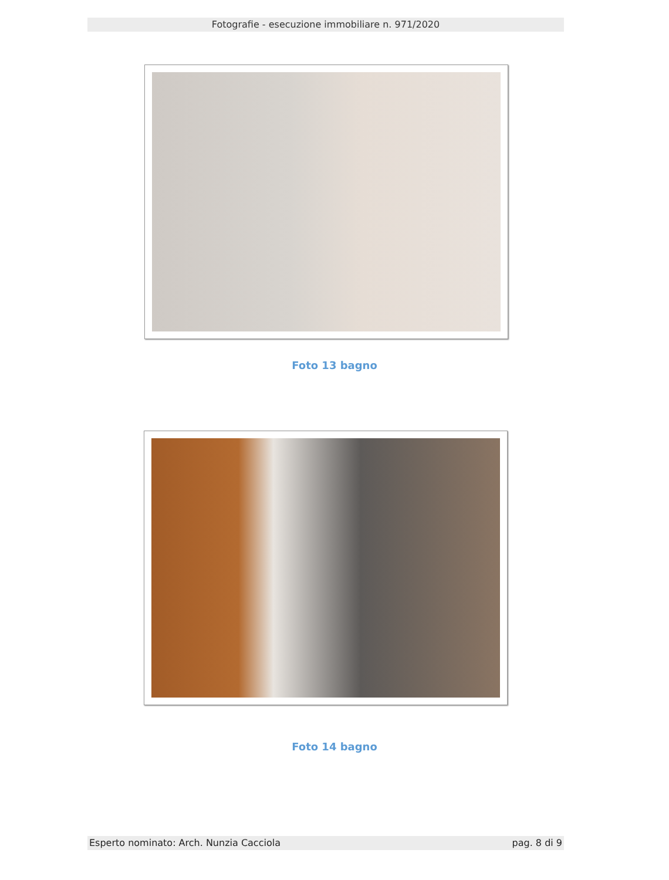Fotografie - esecuzione immobiliare n. 971/2020
Foto 13 bagno
Foto 14 bagno
Esperto nominato: Arch. Nunzia Cacciola pag. 8 di 9